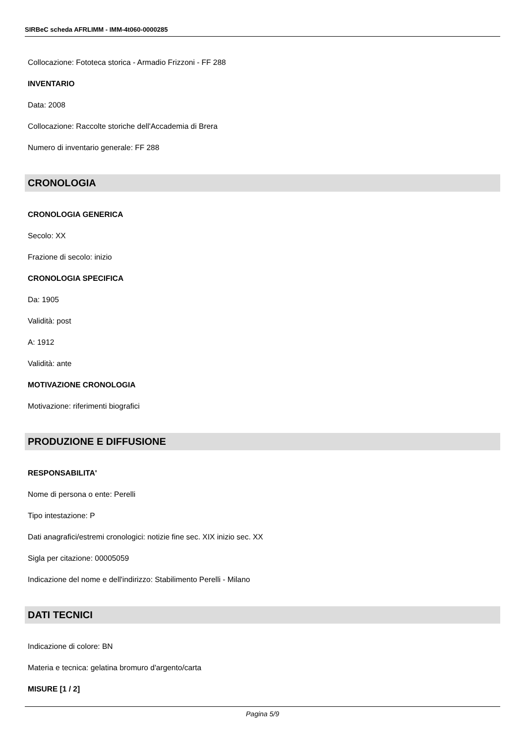SIRBeC scheda AFRLIMM - IMM-4t060-0000285
Collocazione: Fototeca storica - Armadio Frizzoni - FF 288
INVENTARIO
Data: 2008
Collocazione: Raccolte storiche dell'Accademia di Brera
Numero di inventario generale: FF 288
CRONOLOGIA
CRONOLOGIA GENERICA
Secolo: XX
Frazione di secolo: inizio
CRONOLOGIA SPECIFICA
Da: 1905
Validità: post
A: 1912
Validità: ante
MOTIVAZIONE CRONOLOGIA
Motivazione: riferimenti biografici
PRODUZIONE E DIFFUSIONE
RESPONSABILITA'
Nome di persona o ente: Perelli
Tipo intestazione: P
Dati anagrafici/estremi cronologici: notizie fine sec. XIX inizio sec. XX
Sigla per citazione: 00005059
Indicazione del nome e dell'indirizzo: Stabilimento Perelli - Milano
DATI TECNICI
Indicazione di colore: BN
Materia e tecnica: gelatina bromuro d'argento/carta
MISURE [1 / 2]
Pagina 5/9